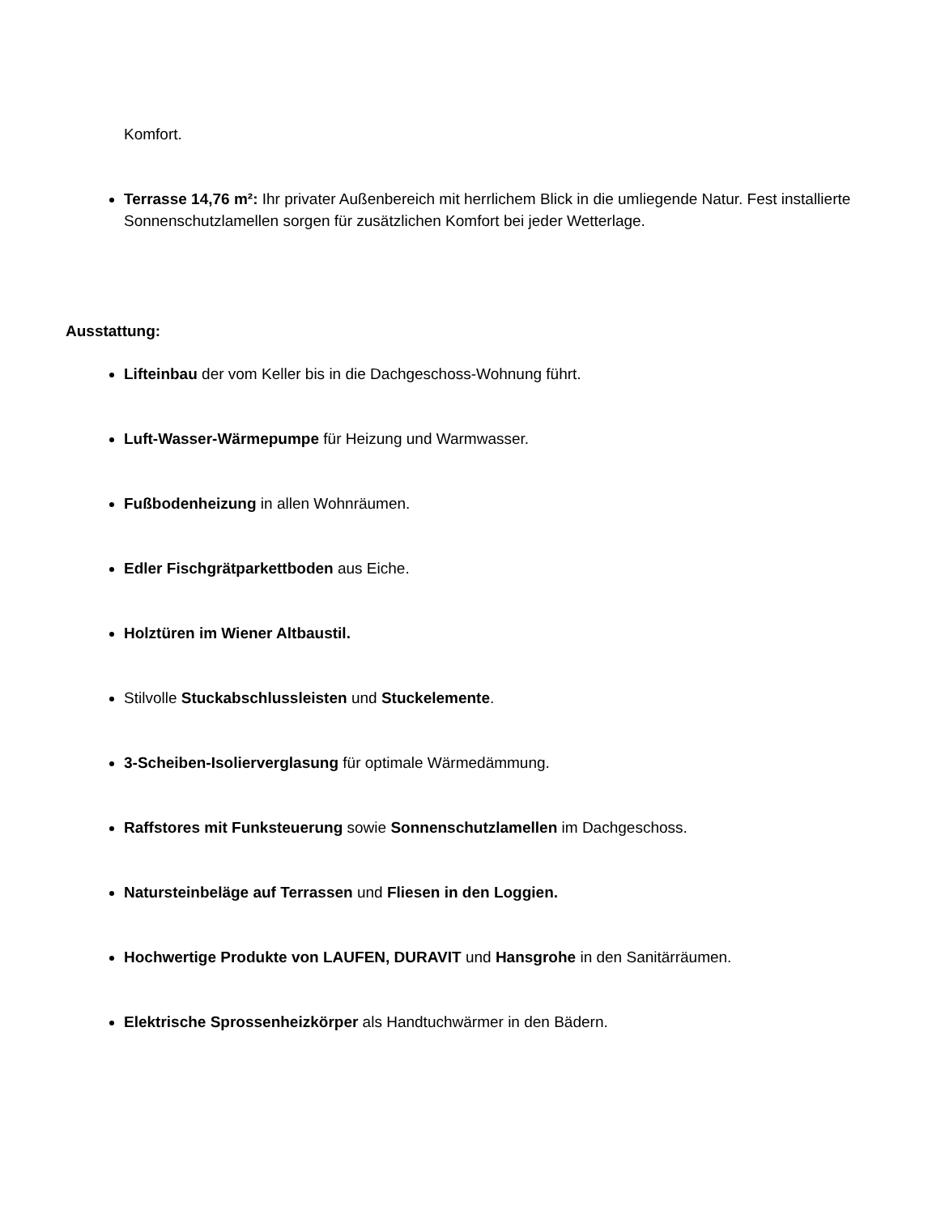Komfort.
Terrasse 14,76 m²: Ihr privater Außenbereich mit herrlichem Blick in die umliegende Natur. Fest installierte Sonnenschutzlamellen sorgen für zusätzlichen Komfort bei jeder Wetterlage.
Ausstattung:
Lifteinbau der vom Keller bis in die Dachgeschoss-Wohnung führt.
Luft-Wasser-Wärmepumpe für Heizung und Warmwasser.
Fußbodenheizung in allen Wohnräumen.
Edler Fischgrätparkettboden aus Eiche.
Holztüren im Wiener Altbaustil.
Stilvolle Stuckabschlussleisten und Stuckelemente.
3-Scheiben-Isolierverglasung für optimale Wärmedämmung.
Raffstores mit Funksteuerung sowie Sonnenschutzlamellen im Dachgeschoss.
Natursteinbeläge auf Terrassen und Fliesen in den Loggien.
Hochwertige Produkte von LAUFEN, DURAVIT und Hansgrohe in den Sanitärräumen.
Elektrische Sprossenheizkörper als Handtuchwärmer in den Bädern.